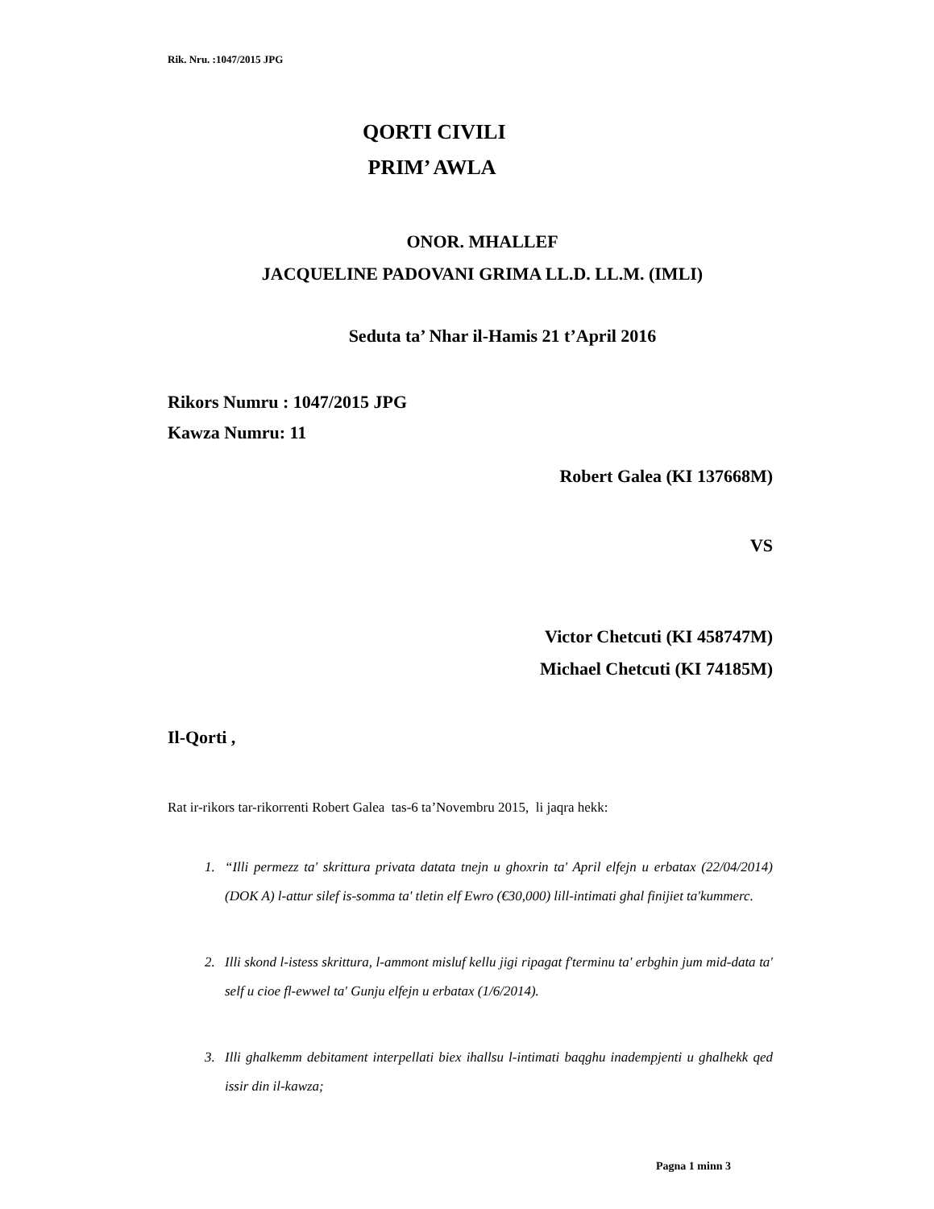Rik. Nru. :1047/2015 JPG
QORTI CIVILI
PRIM’ AWLA
ONOR. MHALLEF
JACQUELINE PADOVANI GRIMA LL.D. LL.M. (IMLI)
Seduta ta’ Nhar il-Hamis 21 t’April 2016
Rikors Numru : 1047/2015 JPG
Kawza Numru: 11
Robert Galea (KI 137668M)
VS
Victor Chetcuti (KI 458747M)
Michael Chetcuti (KI 74185M)
Il-Qorti ,
Rat ir-rikors tar-rikorrenti Robert Galea tas-6 ta’Novembru 2015, li jaqra hekk:
1. “Illi permezz ta' skrittura privata datata tnejn u ghoxrin ta' April elfejn u erbatax (22/04/2014) (DOK A) l-attur silef is-somma ta' tletin elf Ewro (€30,000) lill-intimati ghal finijiet ta'kummerc.
2. Illi skond l-istess skrittura, l-ammont misluf kellu jigi ripagat f'terminu ta' erbghin jum mid-data ta' self u cioe fl-ewwel ta' Gunju elfejn u erbatax (1/6/2014).
3. Illi ghalkemm debitament interpellati biex ihallsu l-intimati baqghu inadempjenti u ghalhekk qed issir din il-kawza;
Pagna 1 minn 3